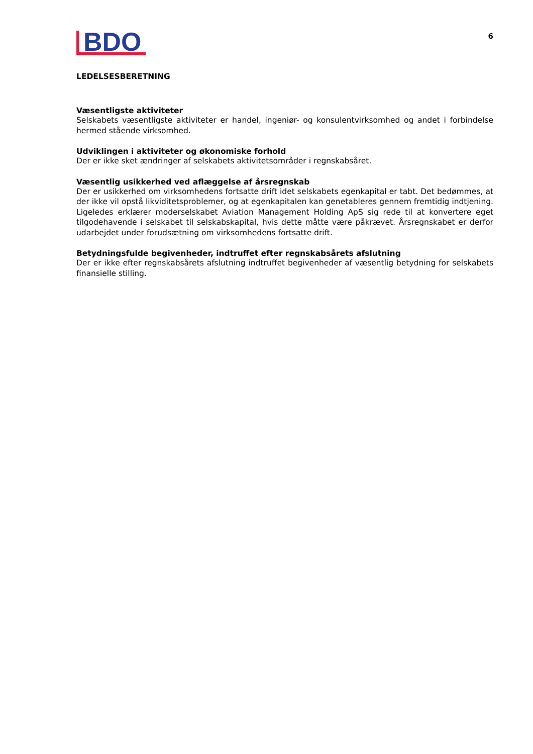BDO
6
LEDELSESBERETNING
Væsentligste aktiviteter
Selskabets væsentligste aktiviteter er handel, ingeniør- og konsulentvirksomhed og andet i forbindelse hermed stående virksomhed.
Udviklingen i aktiviteter og økonomiske forhold
Der er ikke sket ændringer af selskabets aktivitetsområder i regnskabsåret.
Væsentlig usikkerhed ved aflæggelse af årsregnskab
Der er usikkerhed om virksomhedens fortsatte drift idet selskabets egenkapital er tabt. Det bedømmes, at der ikke vil opstå likviditetsproblemer, og at egenkapitalen kan genetableres gennem fremtidig indtjening. Ligeledes erklærer moderselskabet Aviation Management Holding ApS sig rede til at konvertere eget tilgodehavende i selskabet til selskabskapital, hvis dette måtte være påkrævet. Årsregnskabet er derfor udarbejdet under forudsætning om virksomhedens fortsatte drift.
Betydningsfulde begivenheder, indtruffet efter regnskabsårets afslutning
Der er ikke efter regnskabsårets afslutning indtruffet begivenheder af væsentlig betydning for selskabets finansielle stilling.